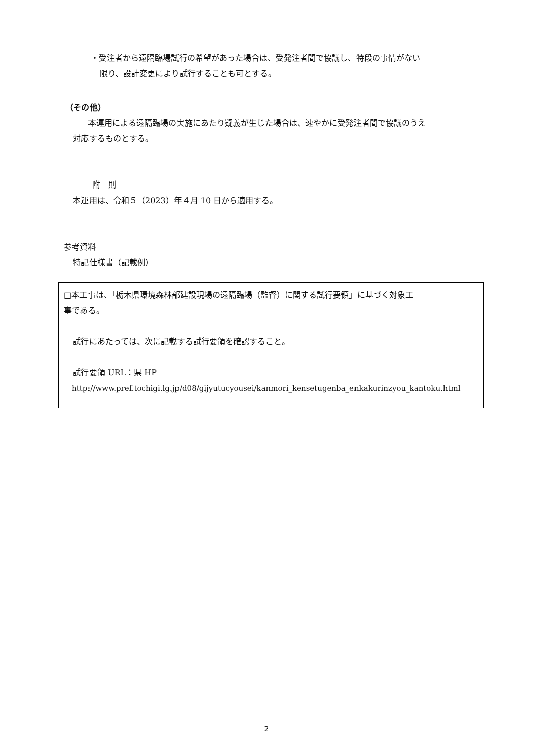・受注者から遠隔臨場試行の希望があった場合は、受発注者間で協議し、特段の事情がない
限り、設計変更により試行することも可とする。
（その他）
本運用による遠隔臨場の実施にあたり疑義が生じた場合は、速やかに受発注者間で協議のうえ
対応するものとする。
附　則
本運用は、令和５（2023）年４月 10 日から適用する。
参考資料
特記仕様書（記載例）
□本工事は、「栃木県環境森林部建設現場の遠隔臨場（監督）に関する試行要領」に基づく対象工
事である。
試行にあたっては、次に記載する試行要領を確認すること。
試行要領 URL：県 HP
http://www.pref.tochigi.lg.jp/d08/gijyutucyousei/kanmori_kensetugenba_enkakurinzyou_kantoku.html
2